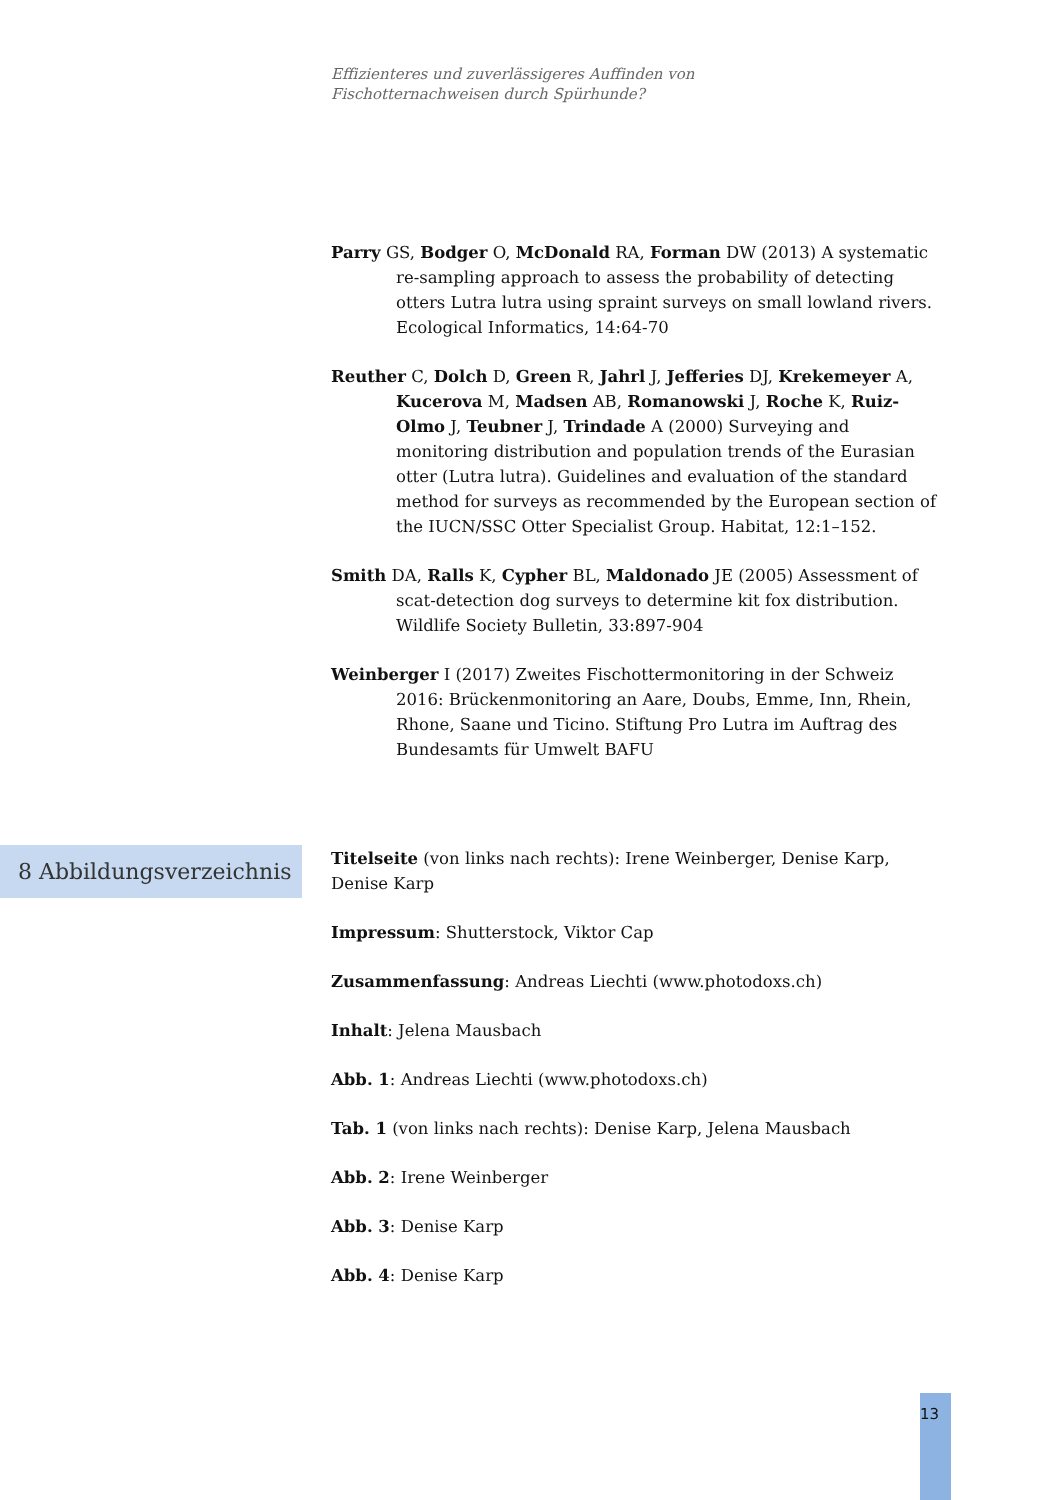Effizienteres und zuverlässigeres Auffinden von
Fischotternachweisen durch Spürhunde?
Parry GS, Bodger O, McDonald RA, Forman DW (2013) A systematic re-sampling approach to assess the probability of detecting otters Lutra lutra using spraint surveys on small lowland rivers. Ecological Informatics, 14:64-70
Reuther C, Dolch D, Green R, Jahrl J, Jefferies DJ, Krekemeyer A, Kucerova M, Madsen AB, Romanowski J, Roche K, Ruiz-Olmo J, Teubner J, Trindade A (2000) Surveying and monitoring distribution and population trends of the Eurasian otter (Lutra lutra). Guidelines and evaluation of the standard method for surveys as recommended by the European section of the IUCN/SSC Otter Specialist Group. Habitat, 12:1–152.
Smith DA, Ralls K, Cypher BL, Maldonado JE (2005) Assessment of scat-detection dog surveys to determine kit fox distribution. Wildlife Society Bulletin, 33:897-904
Weinberger I (2017) Zweites Fischottermonitoring in der Schweiz 2016: Brückenmonitoring an Aare, Doubs, Emme, Inn, Rhein, Rhone, Saane und Ticino. Stiftung Pro Lutra im Auftrag des Bundesamts für Umwelt BAFU
8 Abbildungsverzeichnis
Titelseite (von links nach rechts): Irene Weinberger, Denise Karp, Denise Karp
Impressum: Shutterstock, Viktor Cap
Zusammenfassung: Andreas Liechti (www.photodoxs.ch)
Inhalt: Jelena Mausbach
Abb. 1: Andreas Liechti (www.photodoxs.ch)
Tab. 1 (von links nach rechts): Denise Karp, Jelena Mausbach
Abb. 2: Irene Weinberger
Abb. 3: Denise Karp
Abb. 4: Denise Karp
13